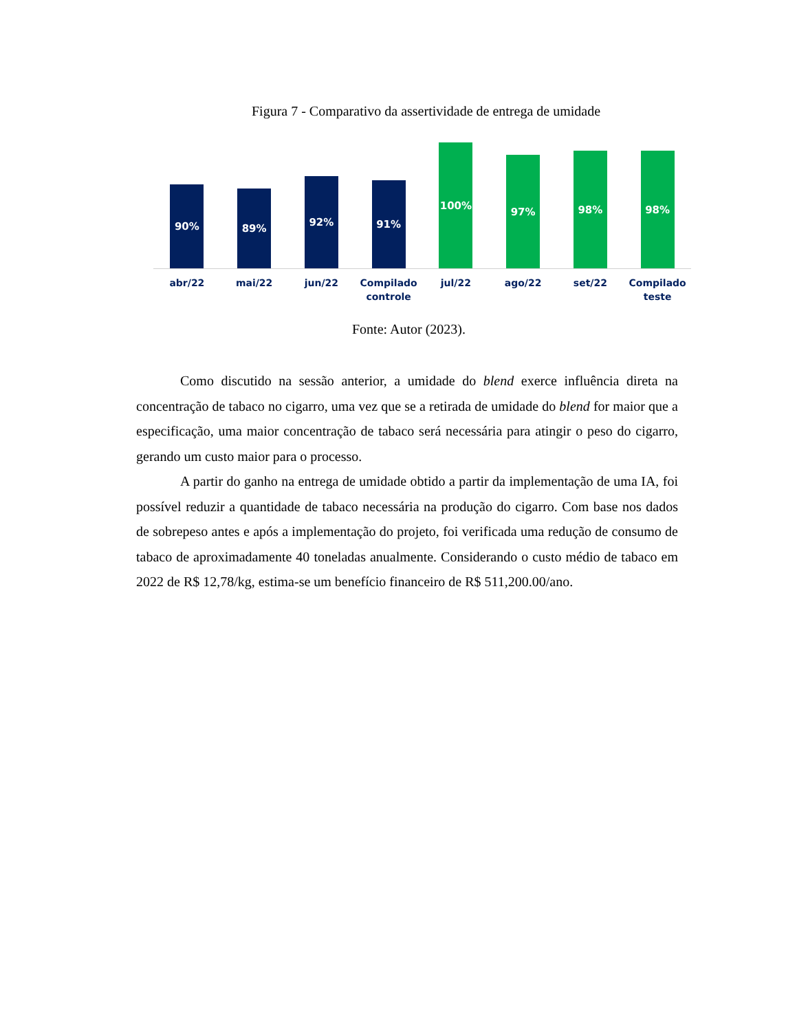Figura 7 - Comparativo da assertividade de entrega de umidade
90%
89%
92%
91%
100%
97%
98%
98%
abr/22 mai/22 jun/22 Compilado controle jul/22 ago/22 set/22 Compilado teste
Fonte: Autor (2023).
Como discutido na sessão anterior, a umidade do blend exerce influência direta na concentração de tabaco no cigarro, uma vez que se a retirada de umidade do blend for maior que a especificação, uma maior concentração de tabaco será necessária para atingir o peso do cigarro, gerando um custo maior para o processo.
A partir do ganho na entrega de umidade obtido a partir da implementação de uma IA, foi possível reduzir a quantidade de tabaco necessária na produção do cigarro. Com base nos dados de sobrepeso antes e após a implementação do projeto, foi verificada uma redução de consumo de tabaco de aproximadamente 40 toneladas anualmente. Considerando o custo médio de tabaco em 2022 de R$ 12,78/kg, estima-se um benefício financeiro de R$ 511,200.00/ano.